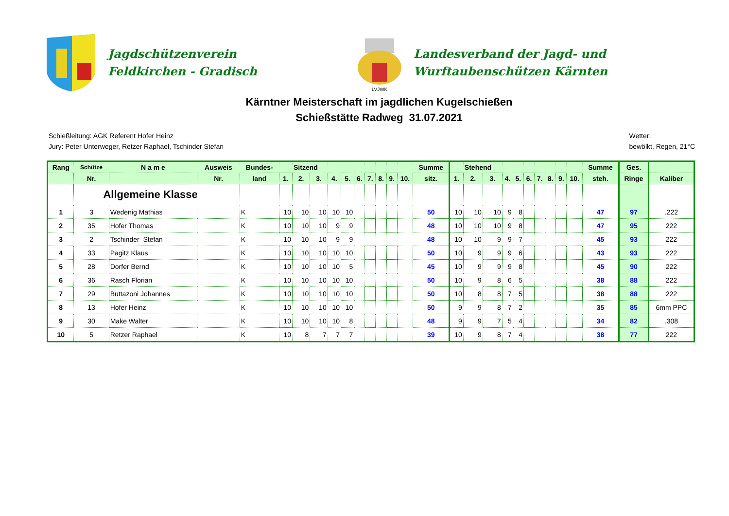Jagdschützenverein
Feldkirchen - Gradisch
LVJWK
Landesverband der Jagd- und
Wurftaubenschützen Kärnten
Kärntner Meisterschaft im jagdlichen Kugelschießen
Schießstätte Radweg 31.07.2021
Schießleitung: AGK Referent Hofer Heinz
Jury: Peter Unterweger, Retzer Raphael, Tschinder Stefan
Wetter:
bewölkt, Regen, 21°C
| Rang | Schütze | N a m e | Ausweis | Bundes- | | Sitzend | | | | | | | | | Summe | | Stehend | | | | | | | | | Summe | Ges. | |
| --- | --- | --- | --- | --- | --- | --- | --- | --- | --- | --- | --- | --- | --- | --- | --- | --- | --- | --- | --- | --- | --- | --- | --- | --- | --- | --- | --- | --- |
| | Nr. | | Nr. | land | 1. | 2. | 3. | 4. | 5. | 6. | 7. | 8. | 9. | 10. | sitz. | 1. | 2. | 3. | 4. | 5. | 6. | 7. | 8. | 9. | 10. | steh. | Ringe | Kaliber |
| | Allgemeine Klasse | | | | | | | | | | | | | | | | | | | | | | | | | | | |
| 1 | 3 | Wedenig Mathias | | K | 10 | 10 | 10 | 10 | 10 | | | | | | 50 | 10 | 10 | 10 | 9 | 8 | | | | | | 47 | 97 | .222 |
| 2 | 35 | Hofer Thomas | | K | 10 | 10 | 10 | 9 | 9 | | | | | | 48 | 10 | 10 | 10 | 9 | 8 | | | | | | 47 | 95 | 222 |
| 3 | 2 | Tschinder Stefan | | K | 10 | 10 | 10 | 9 | 9 | | | | | | 48 | 10 | 10 | 9 | 9 | 7 | | | | | | 45 | 93 | 222 |
| 4 | 33 | Pagitz Klaus | | K | 10 | 10 | 10 | 10 | 10 | | | | | | 50 | 10 | 9 | 9 | 9 | 6 | | | | | | 43 | 93 | 222 |
| 5 | 28 | Dorfer Bernd | | K | 10 | 10 | 10 | 10 | 5 | | | | | | 45 | 10 | 9 | 9 | 9 | 8 | | | | | | 45 | 90 | 222 |
| 6 | 36 | Rasch Florian | | K | 10 | 10 | 10 | 10 | 10 | | | | | | 50 | 10 | 9 | 8 | 6 | 5 | | | | | | 38 | 88 | 222 |
| 7 | 29 | Buttazoni Johannes | | K | 10 | 10 | 10 | 10 | 10 | | | | | | 50 | 10 | 8 | 8 | 7 | 5 | | | | | | 38 | 88 | 222 |
| 8 | 13 | Hofer Heinz | | K | 10 | 10 | 10 | 10 | 10 | | | | | | 50 | 9 | 9 | 8 | 7 | 2 | | | | | | 35 | 85 | 6mm PPC |
| 9 | 30 | Make Walter | | K | 10 | 10 | 10 | 10 | 8 | | | | | | 48 | 9 | 9 | 7 | 5 | 4 | | | | | | 34 | 82 | .308 |
| 10 | 5 | Retzer Raphael | | K | 10 | 8 | 7 | 7 | 7 | | | | | | 39 | 10 | 9 | 8 | 7 | 4 | | | | | | 38 | 77 | 222 |